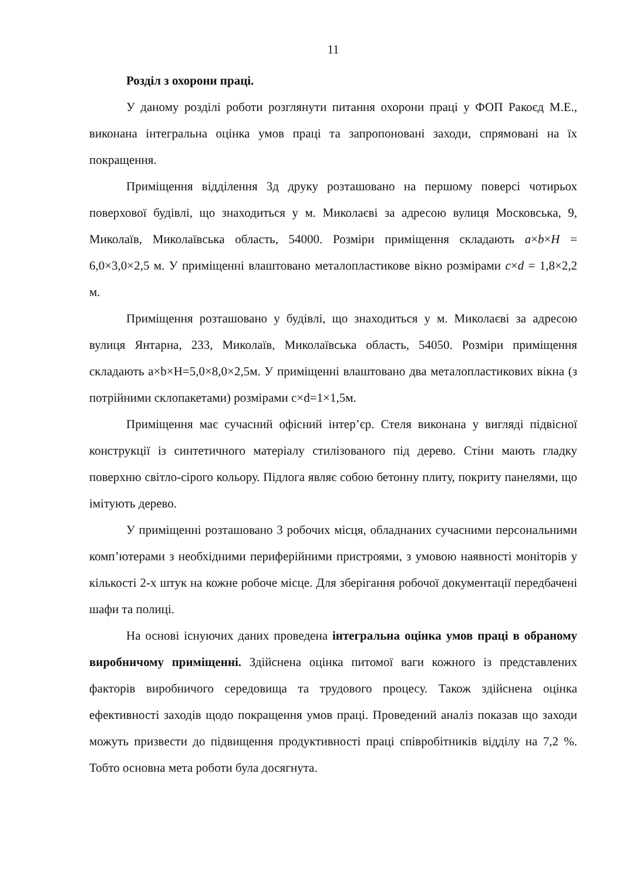11
Розділ з охорони праці.
У даному розділі роботи розглянути питання охорони праці у ФОП Ракоєд М.Е., виконана інтегральна оцінка умов праці та запропоновані заходи, спрямовані на їх покращення.
Приміщення відділення 3д друку розташовано на першому поверсі чотирьох поверхової будівлі, що знаходиться у м. Миколаєві за адресою вулиця Московська, 9, Миколаїв, Миколаївська область, 54000. Розміри приміщення складають a×b×H = 6,0×3,0×2,5 м. У приміщенні влаштовано металопластикове вікно розмірами c×d = 1,8×2,2 м.
Приміщення розташовано у будівлі, що знаходиться у м. Миколаєві за адресою вулиця Янтарна, 233, Миколаїв, Миколаївська область, 54050. Розміри приміщення складають a×b×H=5,0×8,0×2,5м. У приміщенні влаштовано два металопластикових вікна (з потрійними склопакетами) розмірами c×d=1×1,5м.
Приміщення має сучасний офісний інтер’єр. Стеля виконана у вигляді підвісної конструкції із синтетичного матеріалу стилізованого під дерево. Стіни мають гладку поверхню світло-сірого кольору. Підлога являє собою бетонну плиту, покриту панелями, що імітують дерево.
У приміщенні розташовано 3 робочих місця, обладнаних сучасними персональними комп’ютерами з необхідними периферійними пристроями, з умовою наявності моніторів у кількості 2-х штук на кожне робоче місце. Для зберігання робочої документації передбачені шафи та полиці.
На основі існуючих даних проведена інтегральна оцінка умов праці в обраному виробничому приміщенні. Здійснена оцінка питомої ваги кожного із представлених факторів виробничого середовища та трудового процесу. Також здійснена оцінка ефективності заходів щодо покращення умов праці. Проведений аналіз показав що заходи можуть призвести до підвищення продуктивності праці співробітників відділу на 7,2 %. Тобто основна мета роботи була досягнута.